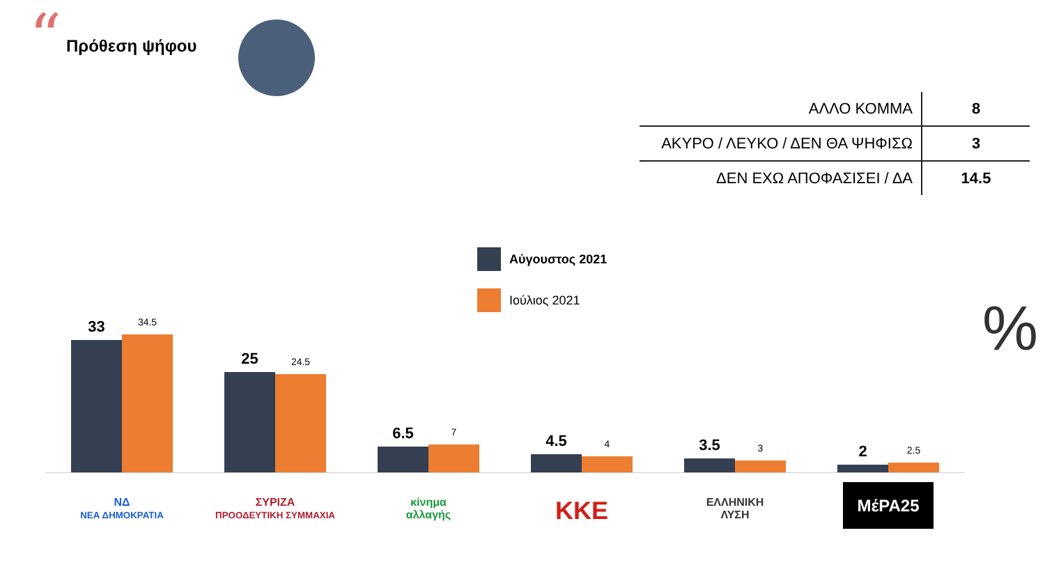“ Πρόθεση ψήφου
| ΑΛΛΟ ΚΟΜΜΑ | 8 |
| ΑΚΥΡΟ / ΛΕΥΚΟ / ΔΕΝ ΘΑ ΨΗΦΙΣΩ | 3 |
| ΔΕΝ ΕΧΩ ΑΠΟΦΑΣΙΣΕΙ / ΔΑ | 14.5 |
Αύγουστος 2021
Ιούλιος 2021
%
33
34.5
25
24.5
6.5
7
4.5
4
3.5
3
2
2.5
ΝΔ
ΝΕΑ ΔΗΜΟΚΡΑΤΙΑ
ΣΥΡΙΖΑ
ΠΡΟΟΔΕΥΤΙΚΗ ΣΥΜΜΑΧΙΑ
κίνημα
αλλαγής
ΚΚΕ
ΕΛΛΗΝΙΚΗ
ΛΥΣΗ
ΜέΡΑ25